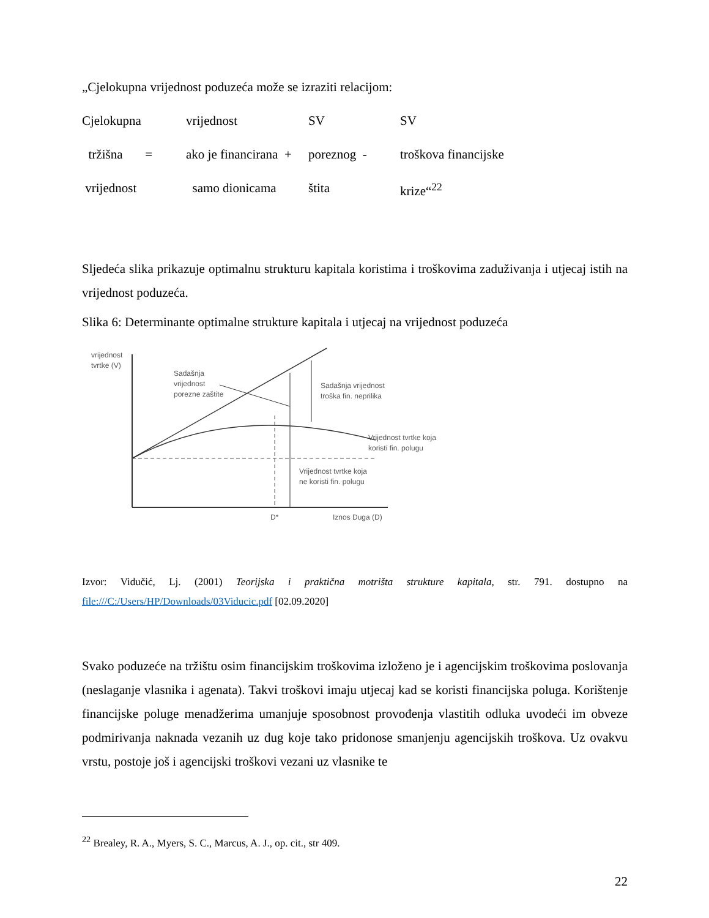„Cjelokupna vrijednost poduzeća može se izraziti relacijom:
Cjelokupna vrijednost SV SV tržišna = ako je financirana + poreznog - troškova financijske vrijednost samo dionicama štita krize“<sup>22</sup>
Sljedeća slika prikazuje optimalnu strukturu kapitala koristima i troškovima zaduživanja i utjecaj istih na vrijednost poduzeća.
Slika 6: Determinante optimalne strukture kapitala i utjecaj na vrijednost poduzeća
vrijednost
tvrtke (V)
Sadašnja
vrijednost
porezne zaštite
Sadašnja vrijednost
troška fin. neprilika
Vrijednost tvrtke koja
koristi fin. polugu
Vrijednost tvrtke koja
ne koristi fin. polugu
D*
Iznos Duga (D)
Izvor: Vidučić, Lj. (2001) Teorijska i praktična motrišta strukture kapitala, str. 791. dostupno na file:///C:/Users/HP/Downloads/03Viducic.pdf [02.09.2020]
Svako poduzeće na tržištu osim financijskim troškovima izloženo je i agencijskim troškovima poslovanja (neslaganje vlasnika i agenata). Takvi troškovi imaju utjecaj kad se koristi financijska poluga. Korištenje financijske poluge menadžerima umanjuje sposobnost provođenja vlastitih odluka uvodeći im obveze podmirivanja naknada vezanih uz dug koje tako pridonose smanjenju agencijskih troškova. Uz ovakvu vrstu, postoje još i agencijski troškovi vezani uz vlasnike te
<sup>22</sup> Brealey, R. A., Myers, S. C., Marcus, A. J., op. cit., str 409.
22